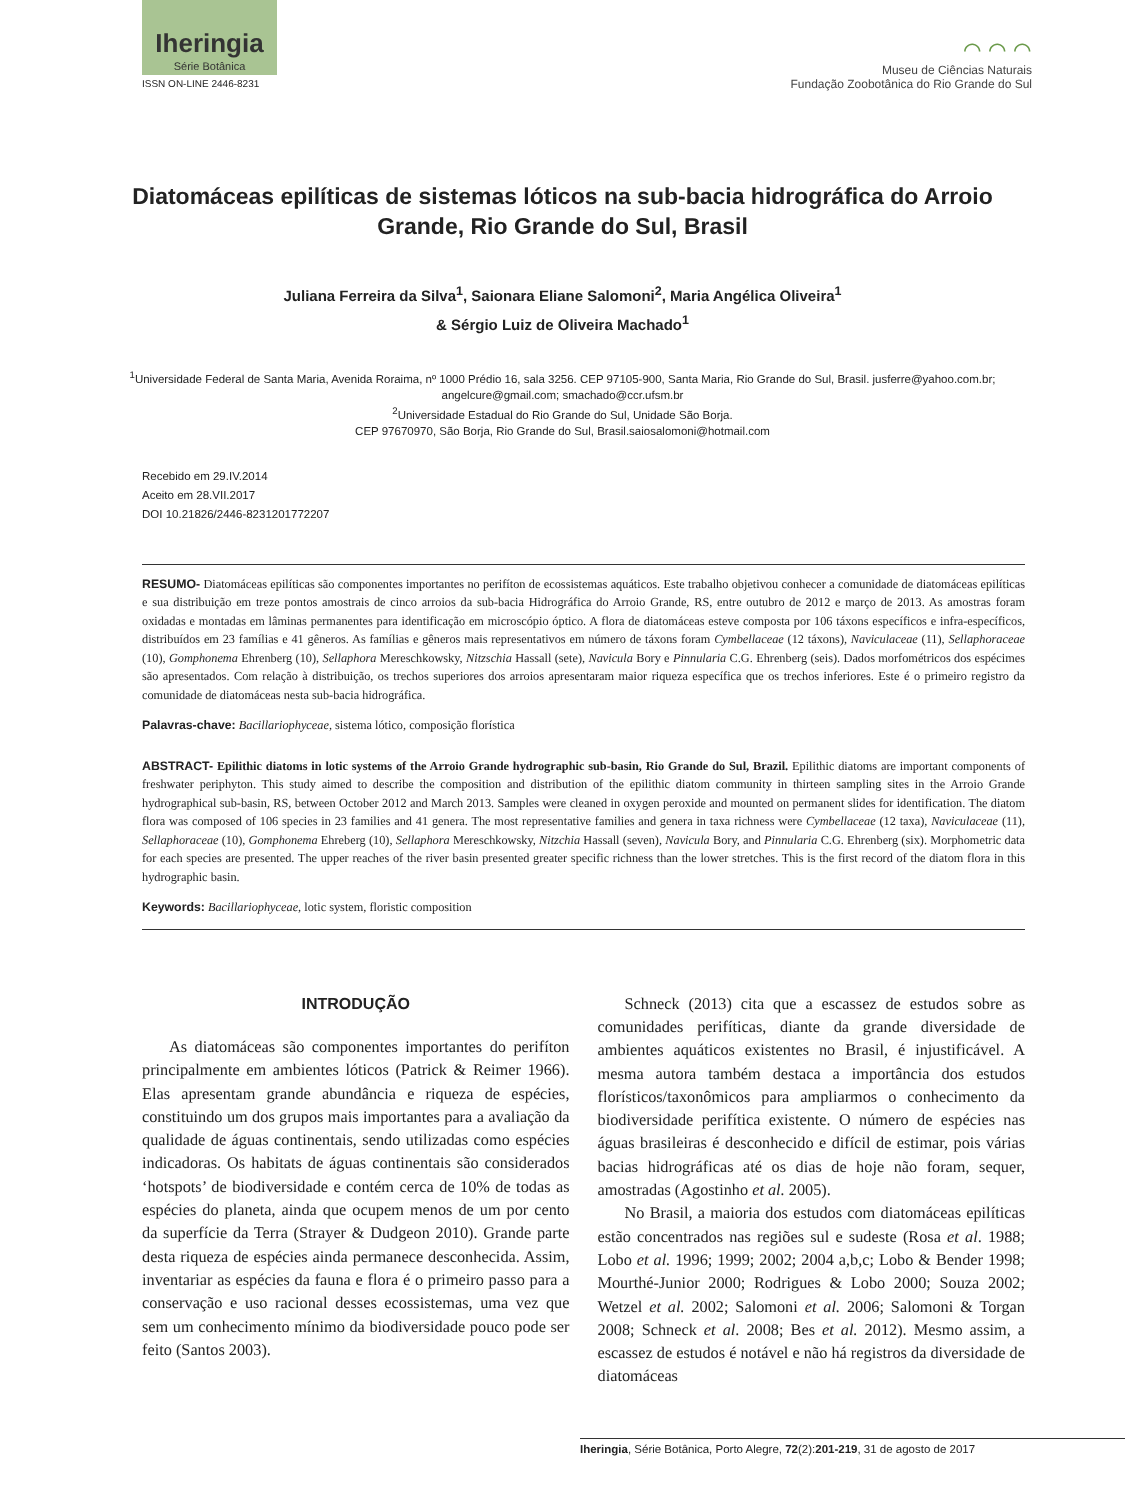Iheringia
Série Botânica
ISSN ON-LINE 2446-8231
⌒ ⌒ ⌒
Museu de Ciências Naturais
Fundação Zoobotânica do Rio Grande do Sul
Diatomáceas epilíticas de sistemas lóticos na sub-bacia hidrográfica do Arroio Grande, Rio Grande do Sul, Brasil
Juliana Ferreira da Silva<sup>1</sup>, Saionara Eliane Salomoni<sup>2</sup>, Maria Angélica Oliveira<sup>1</sup>
& Sérgio Luiz de Oliveira Machado<sup>1</sup>
<sup>1</sup> Universidade Federal de Santa Maria, Avenida Roraima, nº 1000 Prédio 16, sala 3256. CEP 97105-900, Santa Maria, Rio Grande do Sul, Brasil. jusferre@yahoo.com.br; angelcure@gmail.com; smachado@ccr.ufsm.br
<sup>2</sup> Universidade Estadual do Rio Grande do Sul, Unidade São Borja.
CEP 97670970, São Borja, Rio Grande do Sul, Brasil.saiosalomoni@hotmail.com
Recebido em 29.IV.2014
Aceito em 28.VII.2017
DOI 10.21826/2446-8231201772207
RESUMO- Diatomáceas epilíticas são componentes importantes no perifíton de ecossistemas aquáticos. Este trabalho objetivou conhecer a comunidade de diatomáceas epilíticas e sua distribuição em treze pontos amostrais de cinco arroios da sub-bacia Hidrográfica do Arroio Grande, RS, entre outubro de 2012 e março de 2013. As amostras foram oxidadas e montadas em lâminas permanentes para identificação em microscópio óptico. A flora de diatomáceas esteve composta por 106 táxons específicos e infra-específicos, distribuídos em 23 famílias e 41 gêneros. As famílias e gêneros mais representativos em número de táxons foram Cymbellaceae (12 táxons), Naviculaceae (11), Sellaphoraceae (10), Gomphonema Ehrenberg (10), Sellaphora Mereschkowsky, Nitzschia Hassall (sete), Navicula Bory e Pinnularia C.G. Ehrenberg (seis). Dados morfométricos dos espécimes são apresentados. Com relação à distribuição, os trechos superiores dos arroios apresentaram maior riqueza específica que os trechos inferiores. Este é o primeiro registro da comunidade de diatomáceas nesta sub-bacia hidrográfica.
Palavras-chave: Bacillariophyceae, sistema lótico, composição florística
ABSTRACT- Epilithic diatoms in lotic systems of the Arroio Grande hydrographic sub-basin, Rio Grande do Sul, Brazil. Epilithic diatoms are important components of freshwater periphyton. This study aimed to describe the composition and distribution of the epilithic diatom community in thirteen sampling sites in the Arroio Grande hydrographical sub-basin, RS, between October 2012 and March 2013. Samples were cleaned in oxygen peroxide and mounted on permanent slides for identification. The diatom flora was composed of 106 species in 23 families and 41 genera. The most representative families and genera in taxa richness were Cymbellaceae (12 taxa), Naviculaceae (11), Sellaphoraceae (10), Gomphonema Ehreberg (10), Sellaphora Mereschkowsky, Nitzchia Hassall (seven), Navicula Bory, and Pinnularia C.G. Ehrenberg (six). Morphometric data for each species are presented. The upper reaches of the river basin presented greater specific richness than the lower stretches. This is the first record of the diatom flora in this hydrographic basin.
Keywords: Bacillariophyceae, lotic system, floristic composition
INTRODUÇÃO
As diatomáceas são componentes importantes do perifíton principalmente em ambientes lóticos (Patrick & Reimer 1966). Elas apresentam grande abundância e riqueza de espécies, constituindo um dos grupos mais importantes para a avaliação da qualidade de águas continentais, sendo utilizadas como espécies indicadoras. Os habitats de águas continentais são considerados ‘hotspots’ de biodiversidade e contém cerca de 10% de todas as espécies do planeta, ainda que ocupem menos de um por cento da superfície da Terra (Strayer & Dudgeon 2010). Grande parte desta riqueza de espécies ainda permanece desconhecida. Assim, inventariar as espécies da fauna e flora é o primeiro passo para a conservação e uso racional desses ecossistemas, uma vez que sem um conhecimento mínimo da biodiversidade pouco pode ser feito (Santos 2003).
Schneck (2013) cita que a escassez de estudos sobre as comunidades perifíticas, diante da grande diversidade de ambientes aquáticos existentes no Brasil, é injustificável. A mesma autora também destaca a importância dos estudos florísticos/taxonômicos para ampliarmos o conhecimento da biodiversidade perifítica existente. O número de espécies nas águas brasileiras é desconhecido e difícil de estimar, pois várias bacias hidrográficas até os dias de hoje não foram, sequer, amostradas (Agostinho et al. 2005).
No Brasil, a maioria dos estudos com diatomáceas epilíticas estão concentrados nas regiões sul e sudeste (Rosa et al. 1988; Lobo et al. 1996; 1999; 2002; 2004 a,b,c; Lobo & Bender 1998; Mourthé-Junior 2000; Rodrigues & Lobo 2000; Souza 2002; Wetzel et al. 2002; Salomoni et al. 2006; Salomoni & Torgan 2008; Schneck et al. 2008; Bes et al. 2012). Mesmo assim, a escassez de estudos é notável e não há registros da diversidade de diatomáceas
Iheringia, Série Botânica, Porto Alegre, 72(2):201-219, 31 de agosto de 2017